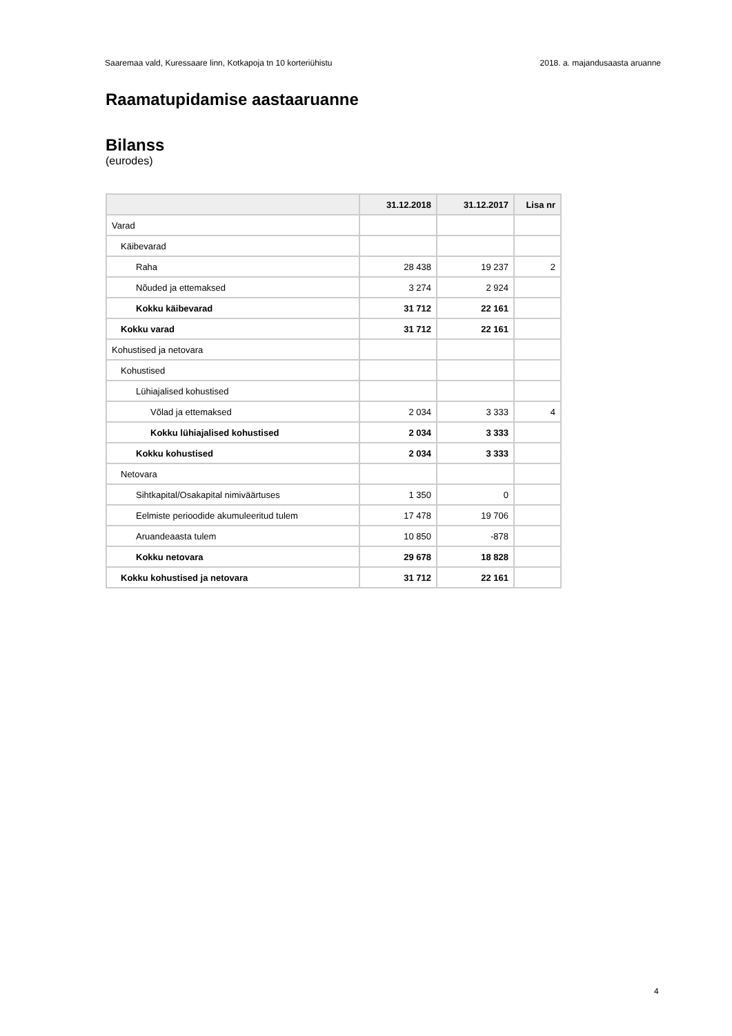Saaremaa vald, Kuressaare linn, Kotkapoja tn 10 korteriühistu 2018. a. majandusaasta aruanne
Raamatupidamise aastaaruanne
Bilanss
(eurodes)
| | 31.12.2018 | 31.12.2017 | Lisa nr |
| --- | --- | --- | --- |
| Varad | | | |
| Käibevarad | | | |
| Raha | 28 438 | 19 237 | 2 |
| Nõuded ja ettemaksed | 3 274 | 2 924 | |
| Kokku käibevarad | 31 712 | 22 161 | |
| Kokku varad | 31 712 | 22 161 | |
| Kohustised ja netovara | | | |
| Kohustised | | | |
| Lühiajalised kohustised | | | |
| Võlad ja ettemaksed | 2 034 | 3 333 | 4 |
| Kokku lühiajalised kohustised | 2 034 | 3 333 | |
| Kokku kohustised | 2 034 | 3 333 | |
| Netovara | | | |
| Sihtkapital/Osakapital nimiväärtuses | 1 350 | 0 | |
| Eelmiste perioodide akumuleeritud tulem | 17 478 | 19 706 | |
| Aruandeaasta tulem | 10 850 | -878 | |
| Kokku netovara | 29 678 | 18 828 | |
| Kokku kohustised ja netovara | 31 712 | 22 161 | |
4